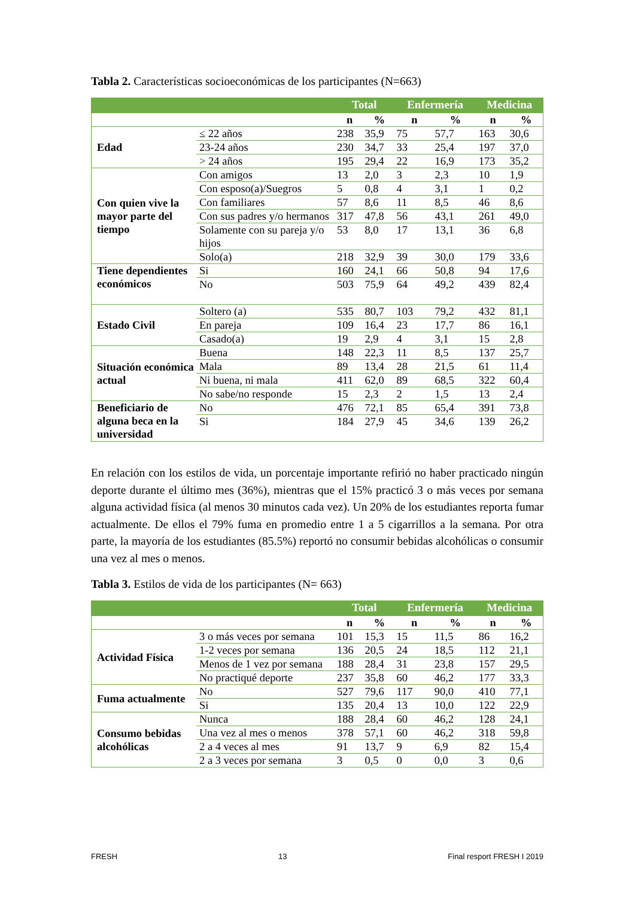Tabla 2. Características socioeconómicas de los participantes (N=663)
| | | Total | | Enfermería | | Medicina | |
| --- | --- | --- | --- | --- | --- | --- | --- |
| | | n | % | n | % | n | % |
| Edad | ≤ 22 años | 238 | 35,9 | 75 | 57,7 | 163 | 30,6 |
| | 23-24 años | 230 | 34,7 | 33 | 25,4 | 197 | 37,0 |
| | > 24 años | 195 | 29,4 | 22 | 16,9 | 173 | 35,2 |
| Con quien vive la mayor parte del tiempo | Con amigos | 13 | 2,0 | 3 | 2,3 | 10 | 1,9 |
| | Con esposo(a)/Suegros | 5 | 0,8 | 4 | 3,1 | 1 | 0,2 |
| | Con familiares | 57 | 8,6 | 11 | 8,5 | 46 | 8,6 |
| | Con sus padres y/o hermanos | 317 | 47,8 | 56 | 43,1 | 261 | 49,0 |
| | Solamente con su pareja y/o hijos | 53 | 8,0 | 17 | 13,1 | 36 | 6,8 |
| | Solo(a) | 218 | 32,9 | 39 | 30,0 | 179 | 33,6 |
| Tiene dependientes económicos | Si | 160 | 24,1 | 66 | 50,8 | 94 | 17,6 |
| | No | 503 | 75,9 | 64 | 49,2 | 439 | 82,4 |
| Estado Civil | Soltero (a) | 535 | 80,7 | 103 | 79,2 | 432 | 81,1 |
| | En pareja | 109 | 16,4 | 23 | 17,7 | 86 | 16,1 |
| | Casado(a) | 19 | 2,9 | 4 | 3,1 | 15 | 2,8 |
| Situación económica actual | Buena | 148 | 22,3 | 11 | 8,5 | 137 | 25,7 |
| | Mala | 89 | 13,4 | 28 | 21,5 | 61 | 11,4 |
| | Ni buena, ni mala | 411 | 62,0 | 89 | 68,5 | 322 | 60,4 |
| | No sabe/no responde | 15 | 2,3 | 2 | 1,5 | 13 | 2,4 |
| Beneficiario de alguna beca en la universidad | No | 476 | 72,1 | 85 | 65,4 | 391 | 73,8 |
| | Si | 184 | 27,9 | 45 | 34,6 | 139 | 26,2 |
En relación con los estilos de vida, un porcentaje importante refirió no haber practicado ningún deporte durante el último mes (36%), mientras que el 15% practicó 3 o más veces por semana alguna actividad física (al menos 30 minutos cada vez). Un 20% de los estudiantes reporta fumar actualmente. De ellos el 79% fuma en promedio entre 1 a 5 cigarrillos a la semana. Por otra parte, la mayoría de los estudiantes (85.5%) reportó no consumir bebidas alcohólicas o consumir una vez al mes o menos.
Tabla 3. Estilos de vida de los participantes (N= 663)
| | | Total | | Enfermería | | Medicina | |
| --- | --- | --- | --- | --- | --- | --- | --- |
| | | n | % | n | % | n | % |
| Actividad Física | 3 o más veces por semana | 101 | 15,3 | 15 | 11,5 | 86 | 16,2 |
| | 1-2 veces por semana | 136 | 20,5 | 24 | 18,5 | 112 | 21,1 |
| | Menos de 1 vez por semana | 188 | 28,4 | 31 | 23,8 | 157 | 29,5 |
| | No practiqué deporte | 237 | 35,8 | 60 | 46,2 | 177 | 33,3 |
| Fuma actualmente | No | 527 | 79,6 | 117 | 90,0 | 410 | 77,1 |
| | Si | 135 | 20,4 | 13 | 10,0 | 122 | 22,9 |
| Consumo bebidas alcohólicas | Nunca | 188 | 28,4 | 60 | 46,2 | 128 | 24,1 |
| | Una vez al mes o menos | 378 | 57,1 | 60 | 46,2 | 318 | 59,8 |
| | 2 a 4 veces al mes | 91 | 13,7 | 9 | 6,9 | 82 | 15,4 |
| | 2 a 3 veces por semana | 3 | 0,5 | 0 | 0,0 | 3 | 0,6 |
FRESH 13 Final resport FRESH I 2019